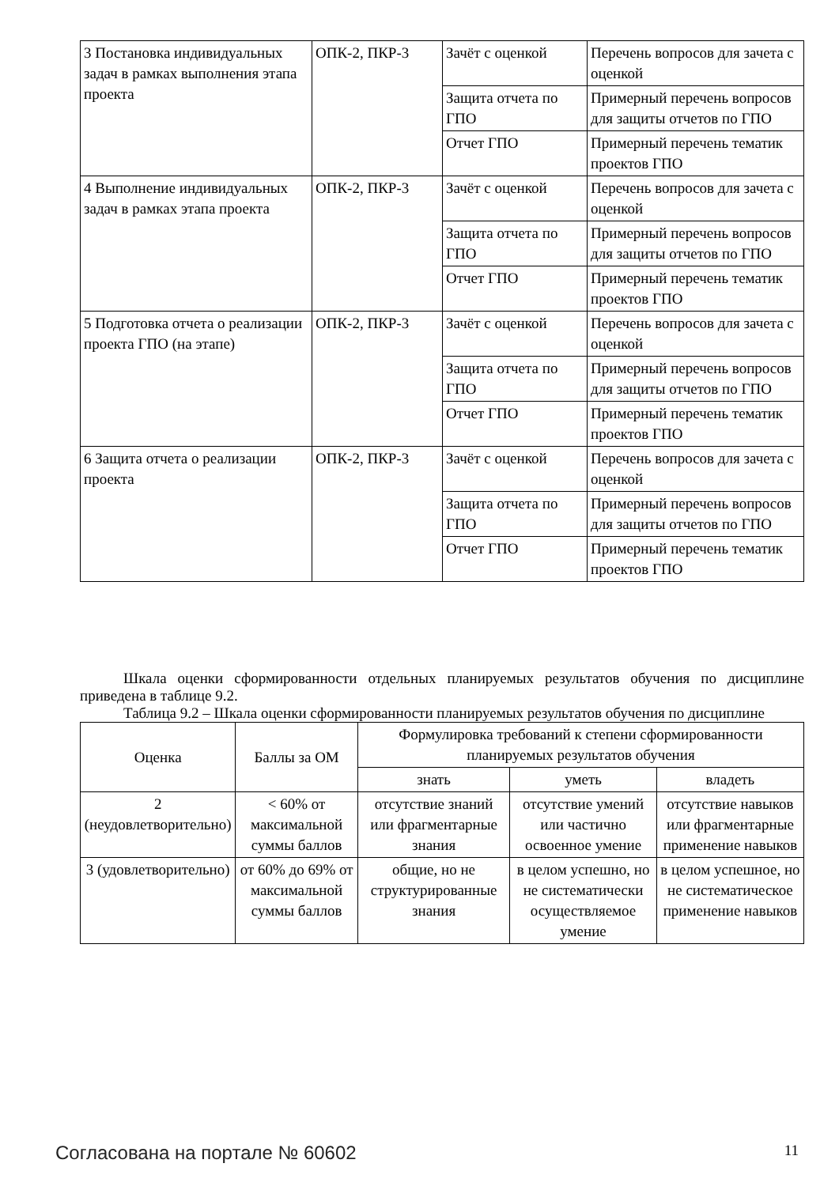| 3 Постановка индивидуальных задач в рамках выполнения этапа проекта | ОПК-2, ПКР-3 | Зачёт с оценкой | Перечень вопросов для зачета с оценкой |
| | | Защита отчета по ГПО | Примерный перечень вопросов для защиты отчетов по ГПО |
| | | Отчет ГПО | Примерный перечень тематик проектов ГПО |
| 4 Выполнение индивидуальных задач в рамках этапа проекта | ОПК-2, ПКР-3 | Зачёт с оценкой | Перечень вопросов для зачета с оценкой |
| | | Защита отчета по ГПО | Примерный перечень вопросов для защиты отчетов по ГПО |
| | | Отчет ГПО | Примерный перечень тематик проектов ГПО |
| 5 Подготовка отчета о реализации проекта ГПО (на этапе) | ОПК-2, ПКР-3 | Зачёт с оценкой | Перечень вопросов для зачета с оценкой |
| | | Защита отчета по ГПО | Примерный перечень вопросов для защиты отчетов по ГПО |
| | | Отчет ГПО | Примерный перечень тематик проектов ГПО |
| 6 Защита отчета о реализации проекта | ОПК-2, ПКР-3 | Зачёт с оценкой | Перечень вопросов для зачета с оценкой |
| | | Защита отчета по ГПО | Примерный перечень вопросов для защиты отчетов по ГПО |
| | | Отчет ГПО | Примерный перечень тематик проектов ГПО |
Шкала оценки сформированности отдельных планируемых результатов обучения по дисциплине приведена в таблице 9.2.
Таблица 9.2 – Шкала оценки сформированности планируемых результатов обучения по дисциплине
| Оценка | Баллы за ОМ | Формулировка требований к степени сформированности планируемых результатов обучения | | |
| --- | --- | --- | --- | --- |
| | | знать | уметь | владеть |
| 2 (неудовлетворительно) | < 60% от максимальной суммы баллов | отсутствие знаний или фрагментарные знания | отсутствие умений или частично освоенное умение | отсутствие навыков или фрагментарные применение навыков |
| 3 (удовлетворительно) | от 60% до 69% от максимальной суммы баллов | общие, но не структурированные знания | в целом успешно, но не систематически осуществляемое умение | в целом успешное, но не систематическое применение навыков |
Согласована на портале № 60602 11